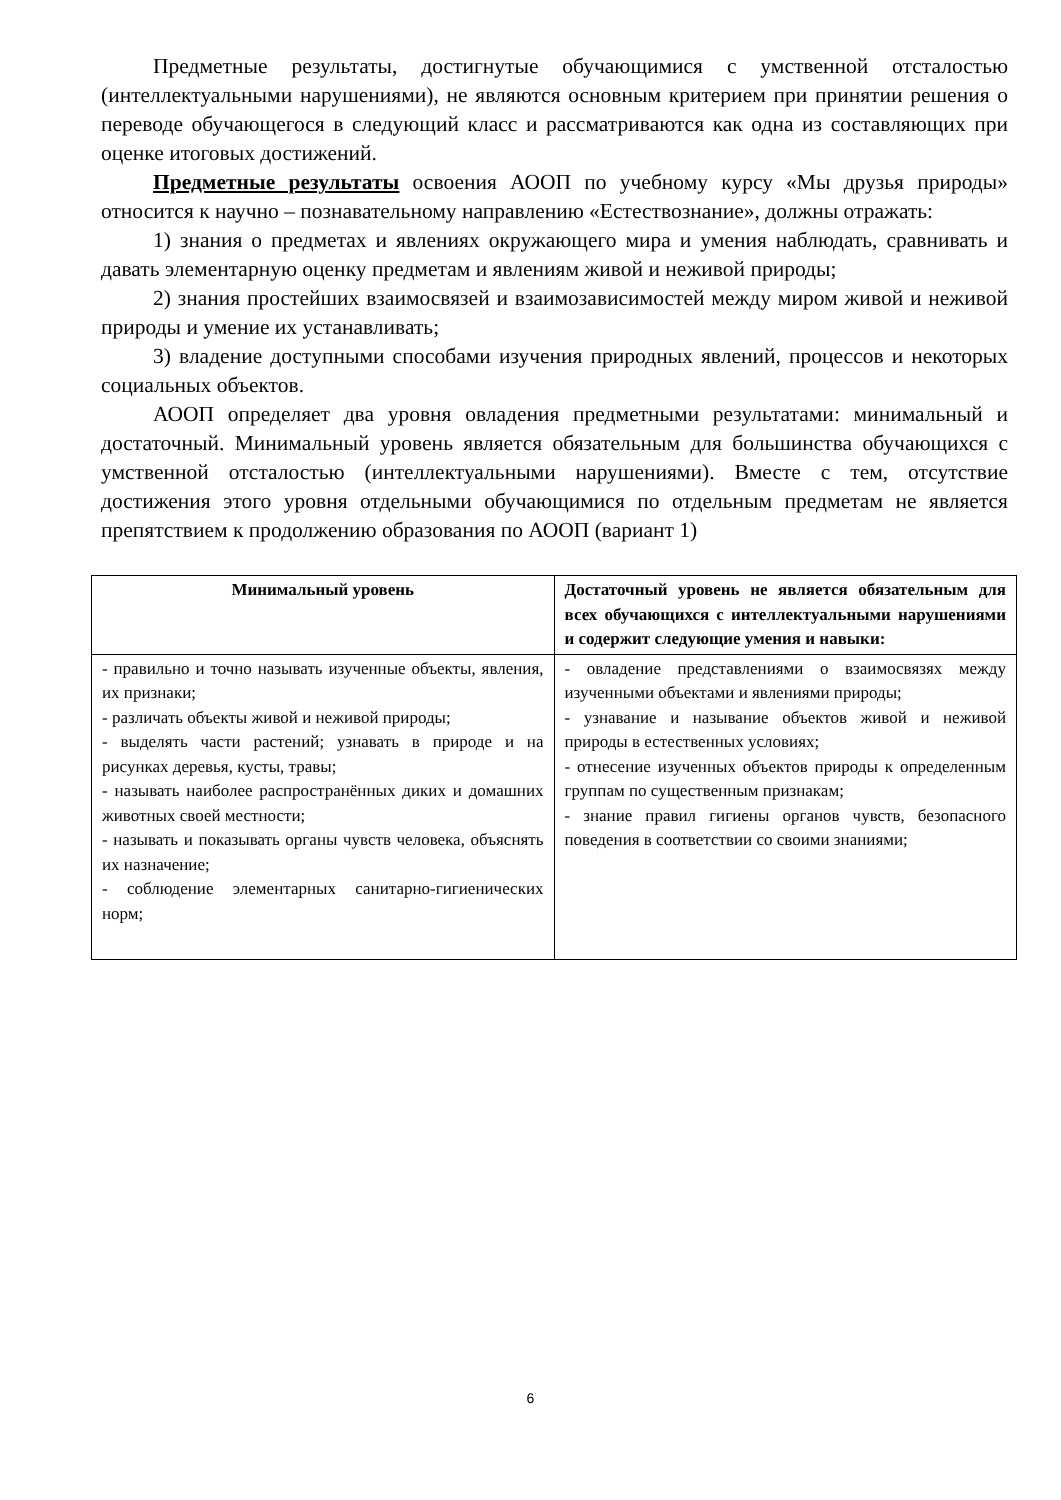Предметные результаты, достигнутые обучающимися с умственной отсталостью (интеллектуальными нарушениями), не являются основным критерием при принятии решения о переводе обучающегося в следующий класс и рассматриваются как одна из составляющих при оценке итоговых достижений.
Предметные результаты освоения АООП по учебному курсу «Мы друзья природы» относится к научно – познавательному направлению «Естествознание», должны отражать:
1) знания о предметах и явлениях окружающего мира и умения наблюдать, сравнивать и давать элементарную оценку предметам и явлениям живой и неживой природы;
2) знания простейших взаимосвязей и взаимозависимостей между миром живой и неживой природы и умение их устанавливать;
3) владение доступными способами изучения природных явлений, процессов и некоторых социальных объектов.
АООП определяет два уровня овладения предметными результатами: минимальный и достаточный. Минимальный уровень является обязательным для большинства обучающихся с умственной отсталостью (интеллектуальными нарушениями). Вместе с тем, отсутствие достижения этого уровня отдельными обучающимися по отдельным предметам не является препятствием к продолжению образования по АООП (вариант 1)
| Минимальный уровень | Достаточный уровень не является обязательным для всех обучающихся с интеллектуальными нарушениями и содержит следующие умения и навыки: |
| --- | --- |
| - правильно и точно называть изученные объекты, явления, их признаки; - различать объекты живой и неживой природы; - выделять части растений; узнавать в природе и на рисунках деревья, кусты, травы; - называть наиболее распространённых диких и домашних животных своей местности; - называть и показывать органы чувств человека, объяснять их назначение; - соблюдение элементарных санитарно-гигиенических норм; | - овладение представлениями о взаимосвязях между изученными объектами и явлениями природы; - узнавание и называние объектов живой и неживой природы в естественных условиях; - отнесение изученных объектов природы к определенным группам по существенным признакам; - знание правил гигиены органов чувств, безопасного поведения в соответствии со своими знаниями; |
6